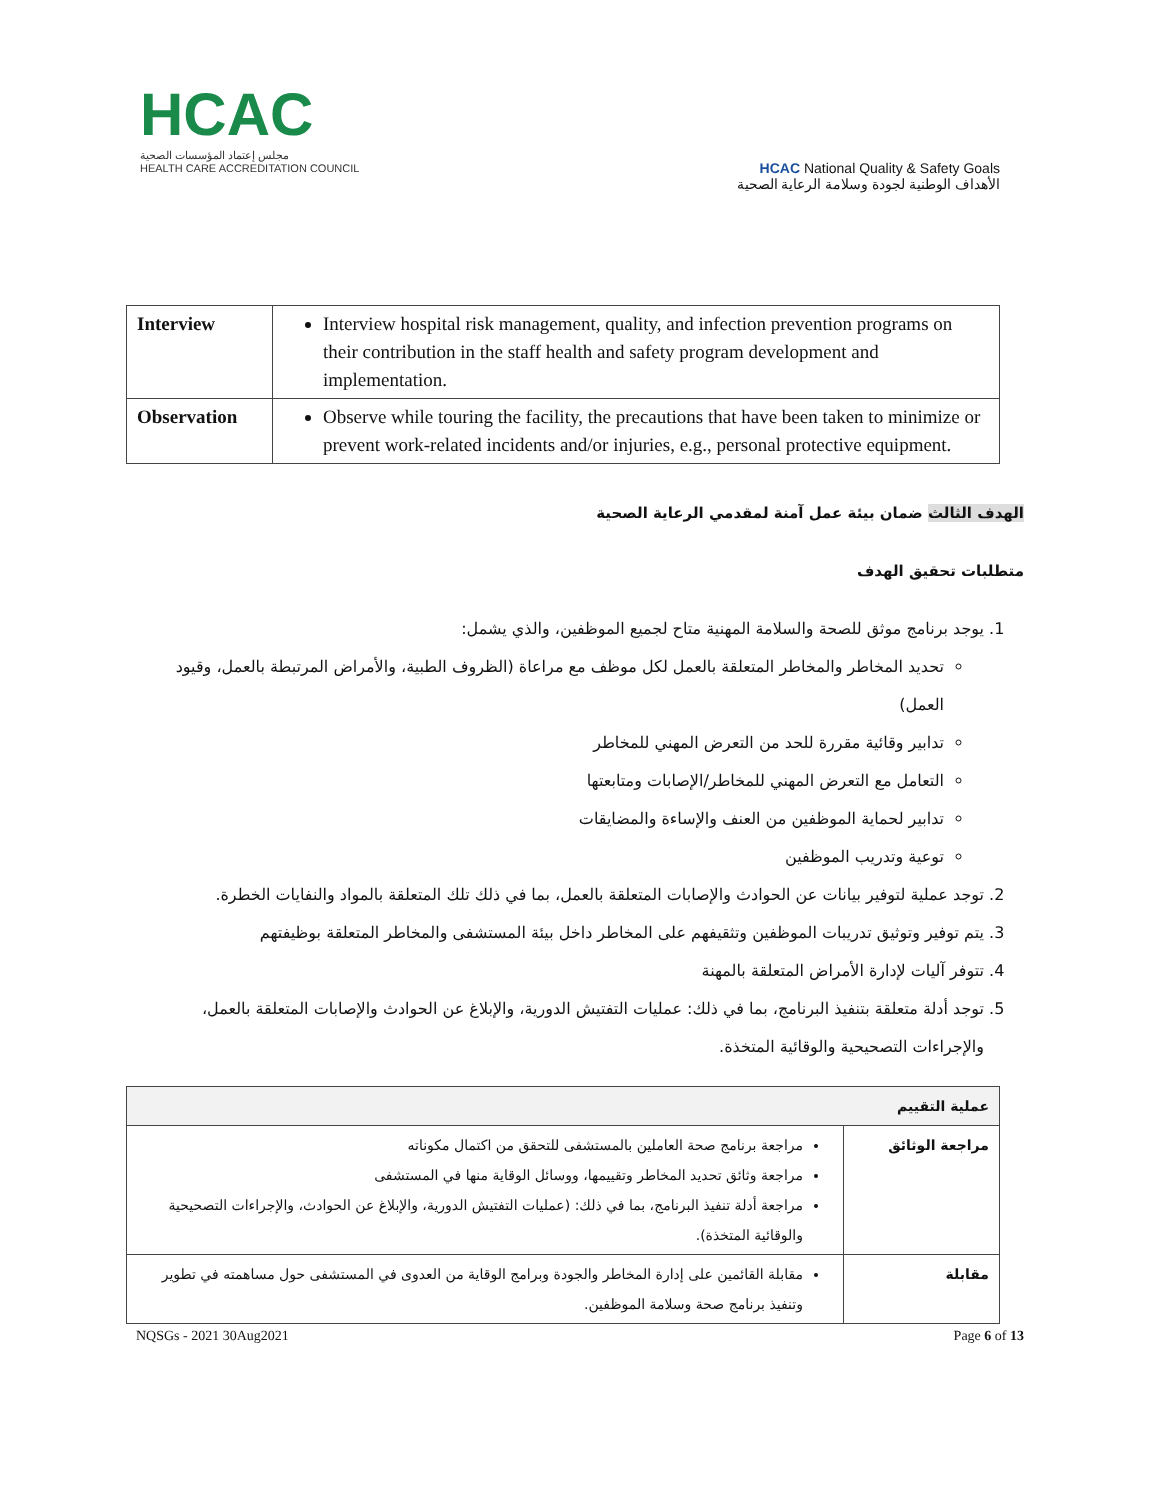HCAC
مجلس إعتماد المؤسسات الصحية
HEALTH CARE ACCREDITATION COUNCIL
HCAC National Quality & Safety Goals
الأهداف الوطنية لجودة وسلامة الرعاية الصحية
| Interview | Interview hospital risk management, quality, and infection prevention programs on their contribution in the staff health and safety program development and implementation. |
| Observation | Observe while touring the facility, the precautions that have been taken to minimize or prevent work-related incidents and/or injuries, e.g., personal protective equipment. |
الهدف الثالث ضمان بيئة عمل آمنة لمقدمي الرعاية الصحية
متطلبات تحقيق الهدف
1. يوجد برنامج موثق للصحة والسلامة المهنية متاح لجميع الموظفين، والذي يشمل:
تحديد المخاطر والمخاطر المتعلقة بالعمل لكل موظف مع مراعاة (الظروف الطبية، والأمراض المرتبطة بالعمل، وقيود العمل)
تدابير وقائية مقررة للحد من التعرض المهني للمخاطر
التعامل مع التعرض المهني للمخاطر/الإصابات ومتابعتها
تدابير لحماية الموظفين من العنف والإساءة والمضايقات
توعية وتدريب الموظفين
2. توجد عملية لتوفير بيانات عن الحوادث والإصابات المتعلقة بالعمل، بما في ذلك تلك المتعلقة بالمواد والنفايات الخطرة.
3. يتم توفير وتوثيق تدريبات الموظفين وتثقيفهم على المخاطر داخل بيئة المستشفى والمخاطر المتعلقة بوظيفتهم
4. تتوفر آليات لإدارة الأمراض المتعلقة بالمهنة
5. توجد أدلة متعلقة بتنفيذ البرنامج، بما في ذلك: عمليات التفتيش الدورية، والإبلاغ عن الحوادث والإصابات المتعلقة بالعمل، والإجراءات التصحيحية والوقائية المتخذة.
| عملية التقييم | |
| --- | --- |
| مراجعة الوثائق | مراجعة برنامج صحة العاملين بالمستشفى للتحقق من اكتمال مكوناته مراجعة وثائق تحديد المخاطر وتقييمها، ووسائل الوقاية منها في المستشفى مراجعة أدلة تنفيذ البرنامج، بما في ذلك: (عمليات التفتيش الدورية، والإبلاغ عن الحوادث، والإجراءات التصحيحية والوقائية المتخذة). |
| مقابلة | مقابلة القائمين على إدارة المخاطر والجودة وبرامج الوقاية من العدوى في المستشفى حول مساهمته في تطوير وتنفيذ برنامج صحة وسلامة الموظفين. |
NQSGs - 2021 30Aug2021 Page 6 of 13